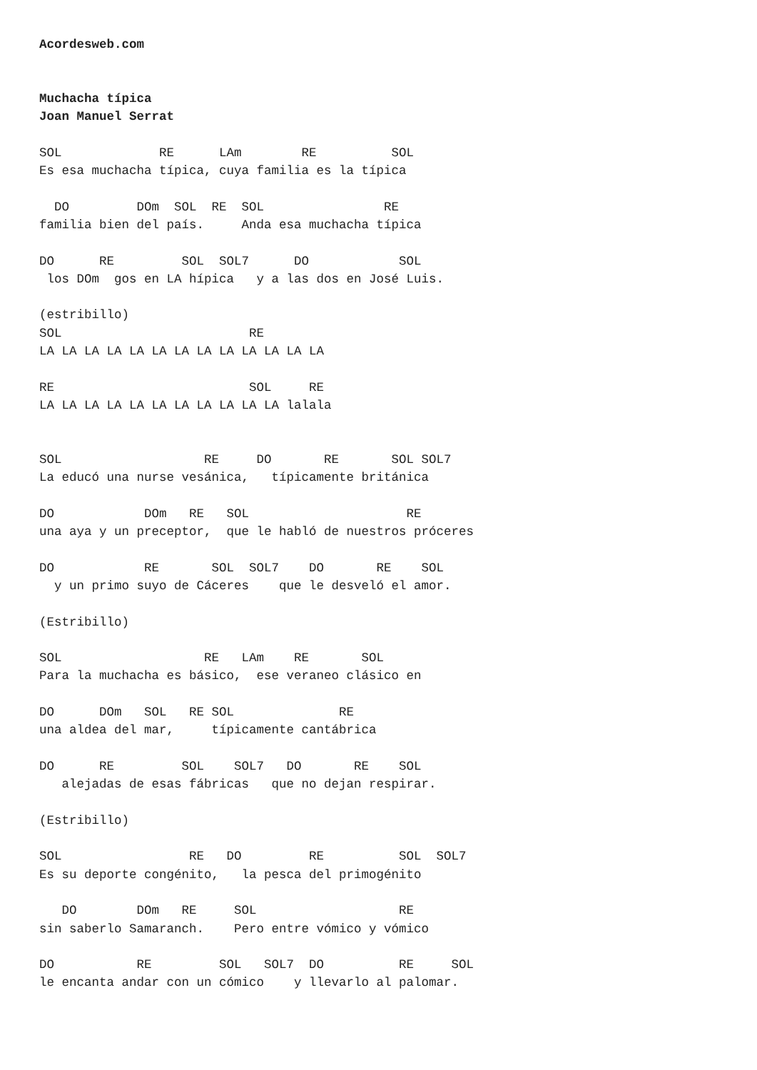Acordesweb.com


Muchacha típica
Joan Manuel Serrat

SOL             RE      LAm        RE          SOL
Es esa muchacha típica, cuya familia es la típica

  DO         DOm  SOL  RE  SOL                RE
familia bien del país.     Anda esa muchacha típica

DO      RE         SOL  SOL7      DO            SOL
 los DOm  gos en LA hípica   y a las dos en José Luis.

(estribillo)
SOL                         RE
LA LA LA LA LA LA LA LA LA LA LA LA LA

RE                          SOL     RE
LA LA LA LA LA LA LA LA LA LA LA lalala


SOL                   RE     DO       RE       SOL SOL7
La educó una nurse vesánica,   típicamente británica

DO            DOm   RE   SOL                     RE
una aya y un preceptor,  que le habló de nuestros próceres

DO            RE       SOL  SOL7    DO       RE    SOL
  y un primo suyo de Cáceres    que le desveló el amor.

(Estribillo)

SOL                   RE   LAm    RE       SOL
Para la muchacha es básico,  ese veraneo clásico en

DO      DOm   SOL   RE SOL              RE
una aldea del mar,     típicamente cantábrica

DO      RE         SOL    SOL7   DO       RE    SOL
   alejadas de esas fábricas   que no dejan respirar.

(Estribillo)

SOL                 RE   DO         RE          SOL  SOL7
Es su deporte congénito,   la pesca del primogénito

   DO        DOm   RE     SOL                   RE
sin saberlo Samaranch.    Pero entre vómico y vómico

DO           RE         SOL   SOL7  DO          RE     SOL
le encanta andar con un cómico    y llevarlo al palomar.